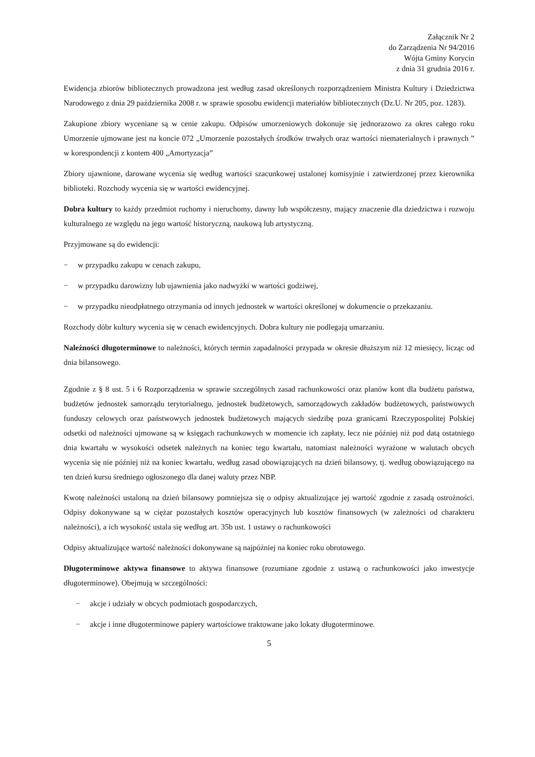Załącznik Nr 2
do Zarządzenia Nr 94/2016
Wójta Gminy Korycin
z dnia 31 grudnia 2016 r.
Ewidencja zbiorów bibliotecznych prowadzona jest według zasad określonych rozporządzeniem Ministra Kultury i Dziedzictwa Narodowego z dnia 29 października 2008 r. w sprawie sposobu ewidencji materiałów bibliotecznych (Dz.U. Nr 205, poz. 1283).
Zakupione zbiory wyceniane są w cenie zakupu. Odpisów umorzeniowych dokonuje się jednorazowo za okres całego roku Umorzenie ujmowane jest na koncie 072 „Umorzenie pozostałych środków trwałych oraz wartości niematerialnych i prawnych ” w korespondencji z kontem 400 „Amortyzacja”
Zbiory ujawnione, darowane wycenia się według wartości szacunkowej ustalonej komisyjnie i zatwierdzonej przez kierownika biblioteki. Rozchody wycenia się w wartości ewidencyjnej.
Dobra kultury to każdy przedmiot ruchomy i nieruchomy, dawny lub współczesny, mający znaczenie dla dziedzictwa i rozwoju kulturalnego ze względu na jego wartość historyczną, naukową lub artystyczną.
Przyjmowane są do ewidencji:
− w przypadku zakupu w cenach zakupu,
− w przypadku darowizny lub ujawnienia jako nadwyżki w wartości godziwej,
− w przypadku nieodpłatnego otrzymania od innych jednostek w wartości określonej w dokumencie o przekazaniu.
Rozchody dóbr kultury wycenia się w cenach ewidencyjnych. Dobra kultury nie podlegają umarzaniu.
Należności długoterminowe to należności, których termin zapadalności przypada w okresie dłuższym niż 12 miesięcy, licząc od dnia bilansowego.
Zgodnie z § 8 ust. 5 i 6 Rozporządzenia w sprawie szczególnych zasad rachunkowości oraz planów kont dla budżetu państwa, budżetów jednostek samorządu terytorialnego, jednostek budżetowych, samorządowych zakładów budżetowych, państwowych funduszy celowych oraz państwowych jednostek budżetowych mających siedzibę poza granicami Rzeczypospolitej Polskiej odsetki od należności ujmowane są w księgach rachunkowych w momencie ich zapłaty, lecz nie później niż pod datą ostatniego dnia kwartału w wysokości odsetek należnych na koniec tego kwartału, natomiast należności wyrażone w walutach obcych wycenia się nie później niż na koniec kwartału, według zasad obowiązujących na dzień bilansowy, tj. według obowiązującego na ten dzień kursu średniego ogłoszonego dla danej waluty przez NBP.
Kwotę należności ustaloną na dzień bilansowy pomniejsza się o odpisy aktualizujące jej wartość zgodnie z zasadą ostrożności. Odpisy dokonywane są w ciężar pozostałych kosztów operacyjnych lub kosztów finansowych (w zależności od charakteru należności), a ich wysokość ustala się według art. 35b ust. 1 ustawy o rachunkowości
Odpisy aktualizujące wartość należności dokonywane są najpóźniej na koniec roku obrotowego.
Długoterminowe aktywa finansowe to aktywa finansowe (rozumiane zgodnie z ustawą o rachunkowości jako inwestycje długoterminowe). Obejmują w szczególności:
− akcje i udziały w obcych podmiotach gospodarczych,
− akcje i inne długoterminowe papiery wartościowe traktowane jako lokaty długoterminowe.
5